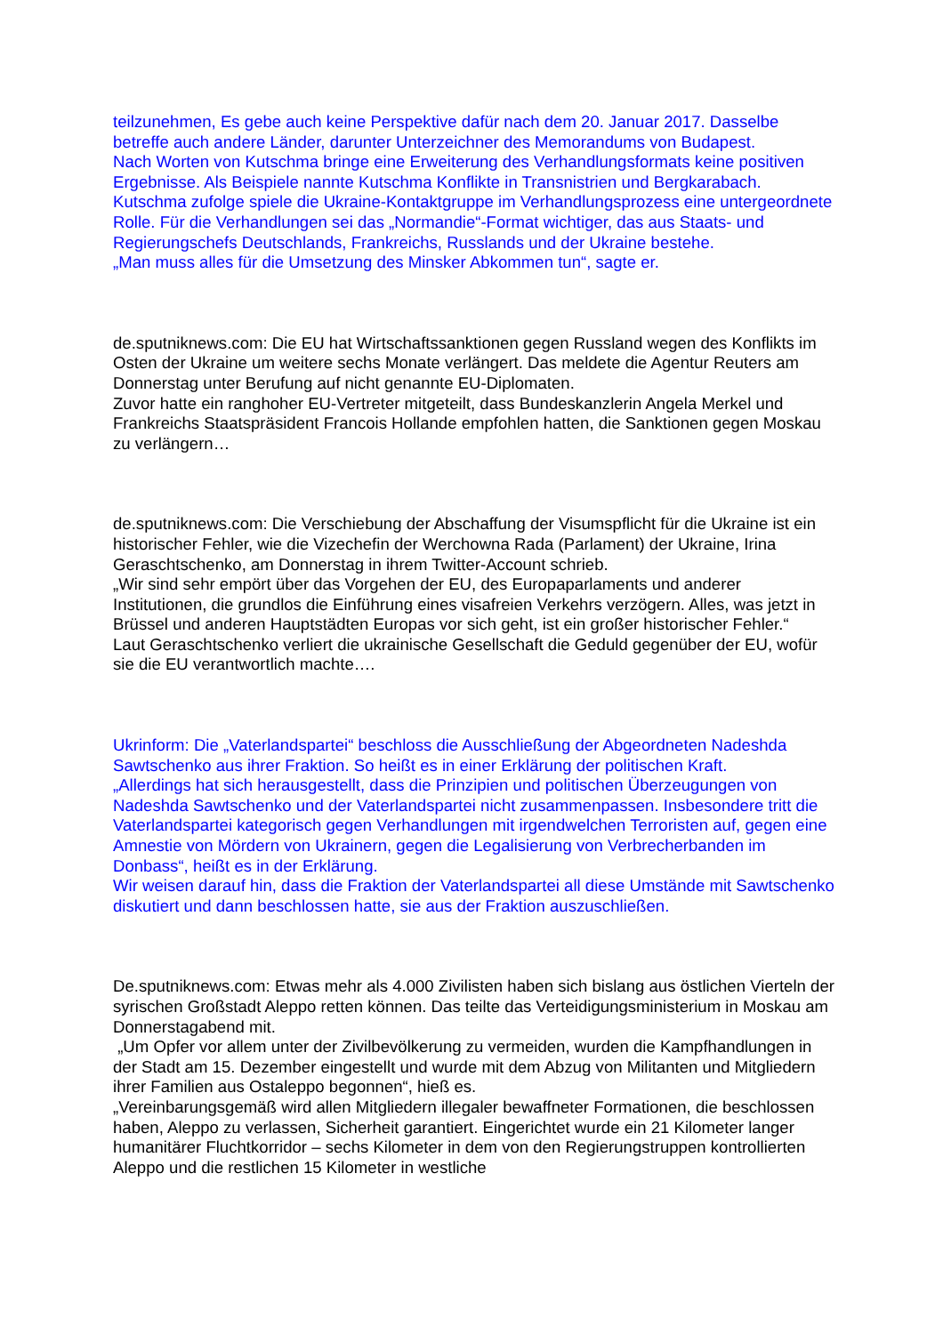teilzunehmen, Es gebe auch keine Perspektive dafür nach dem 20. Januar 2017. Dasselbe betreffe auch andere Länder, darunter Unterzeichner des Memorandums von Budapest.
Nach Worten von Kutschma bringe eine Erweiterung des Verhandlungsformats keine positiven Ergebnisse. Als Beispiele nannte Kutschma Konflikte in Transnistrien und Bergkarabach.
Kutschma zufolge spiele die Ukraine-Kontaktgruppe im Verhandlungsprozess eine untergeordnete Rolle. Für die Verhandlungen sei das „Normandie“-Format wichtiger, das aus Staats- und Regierungschefs Deutschlands, Frankreichs, Russlands und der Ukraine bestehe.
„Man muss alles für die Umsetzung des Minsker Abkommen tun“, sagte er.
de.sputniknews.com: Die EU hat Wirtschaftssanktionen gegen Russland wegen des Konflikts im Osten der Ukraine um weitere sechs Monate verlängert. Das meldete die Agentur Reuters am Donnerstag unter Berufung auf nicht genannte EU-Diplomaten.
Zuvor hatte ein ranghoher EU-Vertreter mitgeteilt, dass Bundeskanzlerin Angela Merkel und Frankreichs Staatspräsident Francois Hollande empfohlen hatten, die Sanktionen gegen Moskau zu verlängern…
de.sputniknews.com: Die Verschiebung der Abschaffung der Visumspflicht für die Ukraine ist ein historischer Fehler, wie die Vizechefin der Werchowna Rada (Parlament) der Ukraine, Irina Geraschtschenko, am Donnerstag in ihrem Twitter-Account schrieb.
„Wir sind sehr empört über das Vorgehen der EU, des Europaparlaments und anderer Institutionen, die grundlos die Einführung eines visafreien Verkehrs verzögern. Alles, was jetzt in Brüssel und anderen Hauptstädten Europas vor sich geht, ist ein großer historischer Fehler.“
Laut Geraschtschenko verliert die ukrainische Gesellschaft die Geduld gegenüber der EU, wofür sie die EU verantwortlich machte….
Ukrinform: Die „Vaterlandspartei“ beschloss die Ausschließung der Abgeordneten Nadeshda Sawtschenko aus ihrer Fraktion. So heißt es in einer Erklärung der politischen Kraft.
„Allerdings hat sich herausgestellt, dass die Prinzipien und politischen Überzeugungen von Nadeshda Sawtschenko und der Vaterlandspartei nicht zusammenpassen. Insbesondere tritt die Vaterlandspartei kategorisch gegen Verhandlungen mit irgendwelchen Terroristen auf, gegen eine Amnestie von Mördern von Ukrainern, gegen die Legalisierung von Verbrecherbanden im Donbass“, heißt es in der Erklärung.
Wir weisen darauf hin, dass die Fraktion der Vaterlandspartei all diese Umstände mit Sawtschenko diskutiert und dann beschlossen hatte, sie aus der Fraktion auszuschließen.
De.sputniknews.com: Etwas mehr als 4.000 Zivilisten haben sich bislang aus östlichen Vierteln der syrischen Großstadt Aleppo retten können. Das teilte das Verteidigungsministerium in Moskau am Donnerstagabend mit.
„Um Opfer vor allem unter der Zivilbevölkerung zu vermeiden, wurden die Kampfhandlungen in der Stadt am 15. Dezember eingestellt und wurde mit dem Abzug von Militanten und Mitgliedern ihrer Familien aus Ostaleppo begonnen“, hieß es.
„Vereinbarungsgemäß wird allen Mitgliedern illegaler bewaffneter Formationen, die beschlossen haben, Aleppo zu verlassen, Sicherheit garantiert. Eingerichtet wurde ein 21 Kilometer langer humanitärer Fluchtkorridor – sechs Kilometer in dem von den Regierungstruppen kontrollierten Aleppo und die restlichen 15 Kilometer in westliche